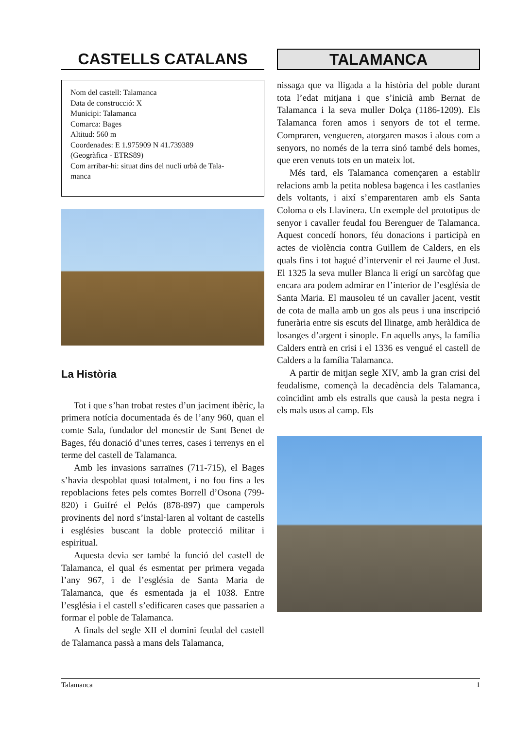CASTELLS CATALANS
Nom del castell: Talamanca
Data de construcció: X
Municipi: Talamanca
Comarca: Bages
Altitud: 560 m
Coordenades: E 1.975909 N 41.739389
(Geogràfica - ETRS89)
Com arribar-hi: situat dins del nucli urbà de Tala-
manca
La Història
Tot i que s’han trobat restes d’un jaciment ibèric, la primera notícia documentada és de l’any 960, quan el comte Sala, fundador del monestir de Sant Benet de Bages, féu donació d’unes terres, cases i terrenys en el terme del castell de Talamanca.
Amb les invasions sarraïnes (711-715), el Bages s’havia despoblat quasi totalment, i no fou fins a les repoblacions fetes pels comtes Borrell d’Osona (799-820) i Guifré el Pelós (878-897) que camperols provinents del nord s’instal·laren al voltant de castells i esglésies buscant la doble protecció militar i espiritual.
Aquesta devia ser també la funció del castell de Talamanca, el qual és esmentat per primera vegada l’any 967, i de l’església de Santa Maria de Talamanca, que és esmentada ja el 1038. Entre l’església i el castell s’edificaren cases que passarien a formar el poble de Talamanca.
A finals del segle XII el domini feudal del castell de Talamanca passà a mans dels Talamanca,
TALAMANCA
nissaga que va lligada a la història del poble durant tota l’edat mitjana i que s’inicià amb Bernat de Talamanca i la seva muller Dolça (1186-1209). Els Talamanca foren amos i senyors de tot el terme. Compraren, vengueren, atorgaren masos i alous com a senyors, no només de la terra sinó també dels homes, que eren venuts tots en un mateix lot.
Més tard, els Talamanca començaren a establir relacions amb la petita noblesa bagenca i les castlanies dels voltants, i així s’emparentaren amb els Santa Coloma o els Llavinera. Un exemple del prototipus de senyor i cavaller feudal fou Berenguer de Talamanca. Aquest concedí honors, féu donacions i participà en actes de violència contra Guillem de Calders, en els quals fins i tot hagué d’intervenir el rei Jaume el Just. El 1325 la seva muller Blanca li erigí un sarcòfag que encara ara podem admirar en l’interior de l’església de Santa Maria. El mausoleu té un cavaller jacent, vestit de cota de malla amb un gos als peus i una inscripció funerària entre sis escuts del llinatge, amb heràldica de losanges d’argent i sinople. En aquells anys, la família Calders entrà en crisi i el 1336 es vengué el castell de Calders a la família Talamanca.
A partir de mitjan segle XIV, amb la gran crisi del feudalisme, començà la decadència dels Talamanca, coincidint amb els estralls que causà la pesta negra i els mals usos al camp. Els
Talamanca 1